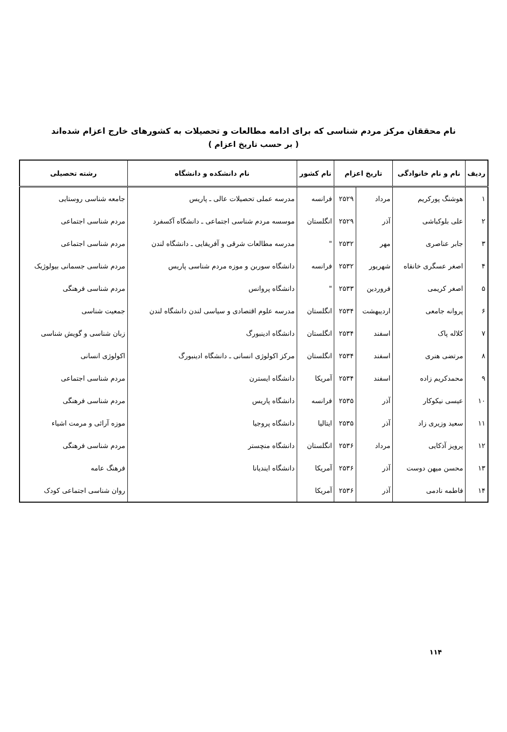نام محققان مرکز مردم شناسی که برای ادامه مطالعات و تحصیلات به کشورهای خارج اعزام شده‌اند
( بر حسب تاریخ اعزام )
| ردیف | نام و نام خانوادگی | تاریخ اعزام | | نام کشور | نام دانشکده و دانشگاه | رشته تحصیلی |
| --- | --- | --- | --- | --- | --- | --- |
| ۱ | هوشنگ پورکریم | مرداد | ۲۵۲۹ | فرانسه | مدرسه عملی تحصیلات عالی ـ پاریس | جامعه شناسی روستایی |
| ۲ | علی بلوکباشی | آذر | ۲۵۲۹ | انگلستان | موسسه مردم شناسی اجتماعی ـ دانشگاه آکسفرد | مردم شناسی اجتماعی |
| ۳ | جابر عناصری | مهر | ۲۵۳۲ | " | مدرسه مطالعات شرقی و آفریقایی ـ دانشگاه لندن | مردم شناسی اجتماعی |
| ۴ | اصغر عسگری خانقاه | شهریور | ۲۵۳۲ | فرانسه | دانشگاه سوربن و موزه مردم شناسی پاریس | مردم شناسی جسمانی بیولوژیک |
| ۵ | اصغر کریمی | فروردین | ۲۵۳۳ | " | دانشگاه پروانس | مردم شناسی فرهنگی |
| ۶ | پروانه جامعی | اردیبهشت | ۲۵۳۴ | انگلستان | مدرسه علوم اقتصادی و سیاسی لندن دانشگاه لندن | جمعیت شناسی |
| ۷ | کلاله پاک | اسفند | ۲۵۳۴ | انگلستان | دانشگاه ادینبورگ | زبان شناسی و گویش شناسی |
| ۸ | مرتضی هنری | اسفند | ۲۵۳۴ | انگلستان | مرکز اکولوژی انسانی ـ دانشگاه ادینبورگ | اکولوژی انسانی |
| ۹ | محمدکریم زاده | اسفند | ۲۵۳۴ | آمریکا | دانشگاه ایسترن | مردم شناسی اجتماعی |
| ۱۰ | عیسی نیکوکار | آذر | ۲۵۳۵ | فرانسه | دانشگاه پاریس | مردم شناسی فرهنگی |
| ۱۱ | سعید وزیری زاد | آذر | ۲۵۳۵ | ایتالیا | دانشگاه پروجیا | موزه آرائی و مرمت اشیاء |
| ۱۲ | پرویز آذکایی | مرداد | ۲۵۳۶ | انگلستان | دانشگاه منچستر | مردم شناسی فرهنگی |
| ۱۳ | محسن میهن دوست | آذر | ۲۵۳۶ | آمریکا | دانشگاه ایندیانا | فرهنگ عامه |
| ۱۴ | فاطمه نادمی | آذر | ۲۵۳۶ | آمریکا | | روان شناسی اجتماعی کودک |
۱۱۴